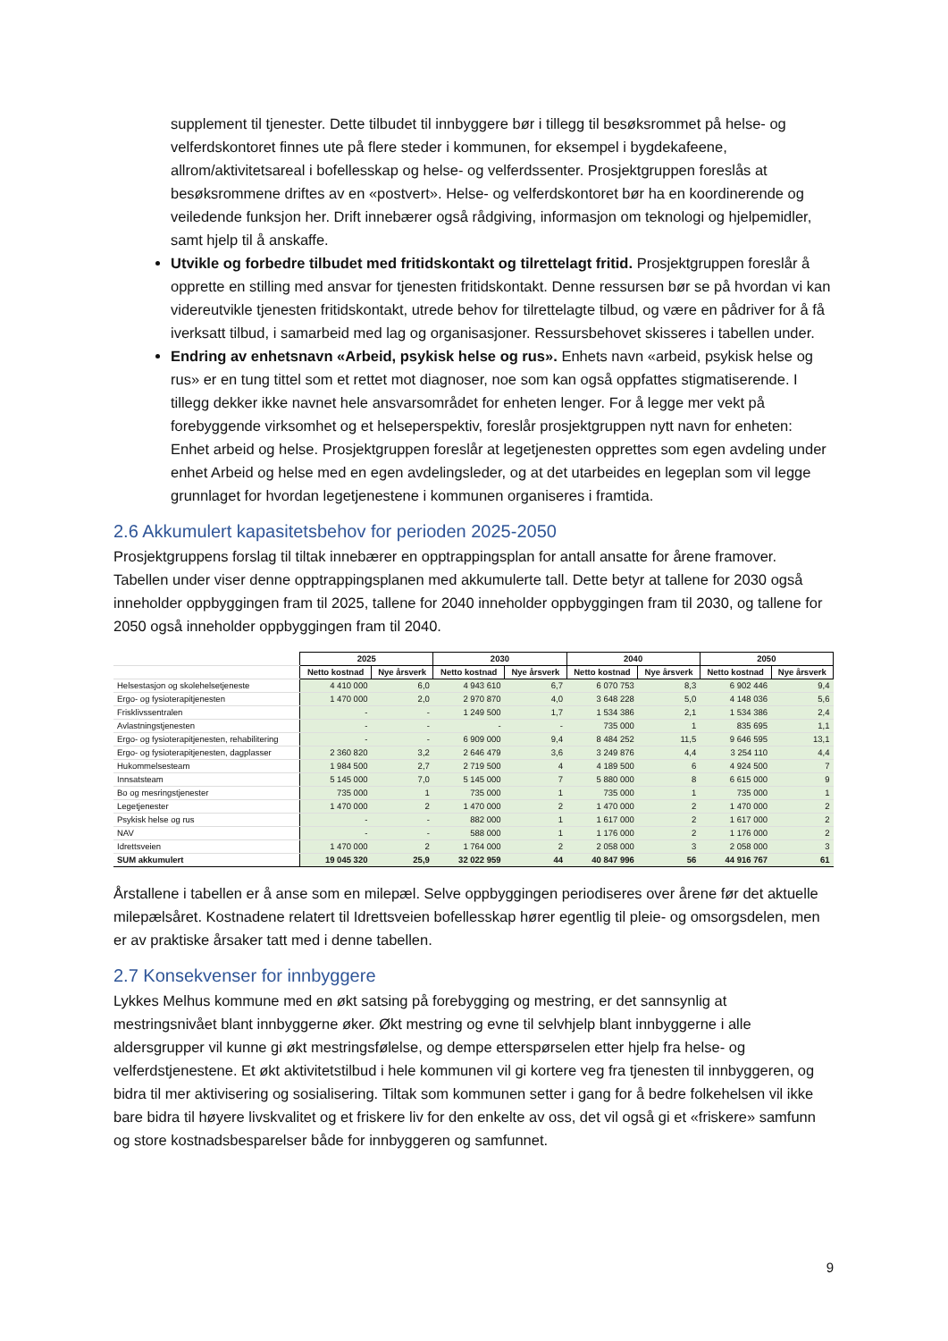supplement til tjenester. Dette tilbudet til innbyggere bør i tillegg til besøksrommet på helse- og velferdskontoret finnes ute på flere steder i kommunen, for eksempel i bygdekafeene, allrom/aktivitetsareal i bofellesskap og helse- og velferdssenter. Prosjektgruppen foreslås at besøksrommene driftes av en «postvert». Helse- og velferdskontoret bør ha en koordinerende og veiledende funksjon her. Drift innebærer også rådgiving, informasjon om teknologi og hjelpemidler, samt hjelp til å anskaffe.
Utvikle og forbedre tilbudet med fritidskontakt og tilrettelagt fritid. Prosjektgruppen foreslår å opprette en stilling med ansvar for tjenesten fritidskontakt. Denne ressursen bør se på hvordan vi kan videreutvikle tjenesten fritidskontakt, utrede behov for tilrettelagte tilbud, og være en pådriver for å få iverksatt tilbud, i samarbeid med lag og organisasjoner. Ressursbehovet skisseres i tabellen under.
Endring av enhetsnavn «Arbeid, psykisk helse og rus». Enhets navn «arbeid, psykisk helse og rus» er en tung tittel som et rettet mot diagnoser, noe som kan også oppfattes stigmatiserende. I tillegg dekker ikke navnet hele ansvarsområdet for enheten lenger. For å legge mer vekt på forebyggende virksomhet og et helseperspektiv, foreslår prosjektgruppen nytt navn for enheten: Enhet arbeid og helse. Prosjektgruppen foreslår at legetjenesten opprettes som egen avdeling under enhet Arbeid og helse med en egen avdelingsleder, og at det utarbeides en legeplan som vil legge grunnlaget for hvordan legetjenestene i kommunen organiseres i framtida.
2.6 Akkumulert kapasitetsbehov for perioden 2025-2050
Prosjektgruppens forslag til tiltak innebærer en opptrappingsplan for antall ansatte for årene framover. Tabellen under viser denne opptrappingsplanen med akkumulerte tall. Dette betyr at tallene for 2030 også inneholder oppbyggingen fram til 2025, tallene for 2040 inneholder oppbyggingen fram til 2030, og tallene for 2050 også inneholder oppbyggingen fram til 2040.
| | 2025 | | 2030 | | 2040 | | 2050 | |
| | Netto kostnad | Nye årsverk | Netto kostnad | Nye årsverk | Netto kostnad | Nye årsverk | Netto kostnad | Nye årsverk |
| Helsestasjon og skolehelsetjeneste | 4 410 000 | 6,0 | 4 943 610 | 6,7 | 6 070 753 | 8,3 | 6 902 446 | 9,4 |
| Ergo- og fysioterapitjenesten | 1 470 000 | 2,0 | 2 970 870 | 4,0 | 3 648 228 | 5,0 | 4 148 036 | 5,6 |
| Frisklivssentralen | - | - | 1 249 500 | 1,7 | 1 534 386 | 2,1 | 1 534 386 | 2,4 |
| Avlastningstjenesten | - | - | - | - | 735 000 | 1 | 835 695 | 1,1 |
| Ergo- og fysioterapitjenesten, rehabilitering | - | - | 6 909 000 | 9,4 | 8 484 252 | 11,5 | 9 646 595 | 13,1 |
| Ergo- og fysioterapitjenesten, dagplasser | 2 360 820 | 3,2 | 2 646 479 | 3,6 | 3 249 876 | 4,4 | 3 254 110 | 4,4 |
| Hukommelsesteam | 1 984 500 | 2,7 | 2 719 500 | 4 | 4 189 500 | 6 | 4 924 500 | 7 |
| Innsatsteam | 5 145 000 | 7,0 | 5 145 000 | 7 | 5 880 000 | 8 | 6 615 000 | 9 |
| Bo og mesringstjenester | 735 000 | 1 | 735 000 | 1 | 735 000 | 1 | 735 000 | 1 |
| Legetjenester | 1 470 000 | 2 | 1 470 000 | 2 | 1 470 000 | 2 | 1 470 000 | 2 |
| Psykisk helse og rus | - | - | 882 000 | 1 | 1 617 000 | 2 | 1 617 000 | 2 |
| NAV | - | - | 588 000 | 1 | 1 176 000 | 2 | 1 176 000 | 2 |
| Idrettsveien | 1 470 000 | 2 | 1 764 000 | 2 | 2 058 000 | 3 | 2 058 000 | 3 |
| SUM akkumulert | 19 045 320 | 25,9 | 32 022 959 | 44 | 40 847 996 | 56 | 44 916 767 | 61 |
Årstallene i tabellen er å anse som en milepæl. Selve oppbyggingen periodiseres over årene før det aktuelle milepælsåret. Kostnadene relatert til Idrettsveien bofellesskap hører egentlig til pleie- og omsorgsdelen, men er av praktiske årsaker tatt med i denne tabellen.
2.7 Konsekvenser for innbyggere
Lykkes Melhus kommune med en økt satsing på forebygging og mestring, er det sannsynlig at mestringsnivået blant innbyggerne øker. Økt mestring og evne til selvhjelp blant innbyggerne i alle aldersgrupper vil kunne gi økt mestringsfølelse, og dempe etterspørselen etter hjelp fra helse- og velferdstjenestene. Et økt aktivitetstilbud i hele kommunen vil gi kortere veg fra tjenesten til innbyggeren, og bidra til mer aktivisering og sosialisering. Tiltak som kommunen setter i gang for å bedre folkehelsen vil ikke bare bidra til høyere livskvalitet og et friskere liv for den enkelte av oss, det vil også gi et «friskere» samfunn og store kostnadsbesparelser både for innbyggeren og samfunnet.
9